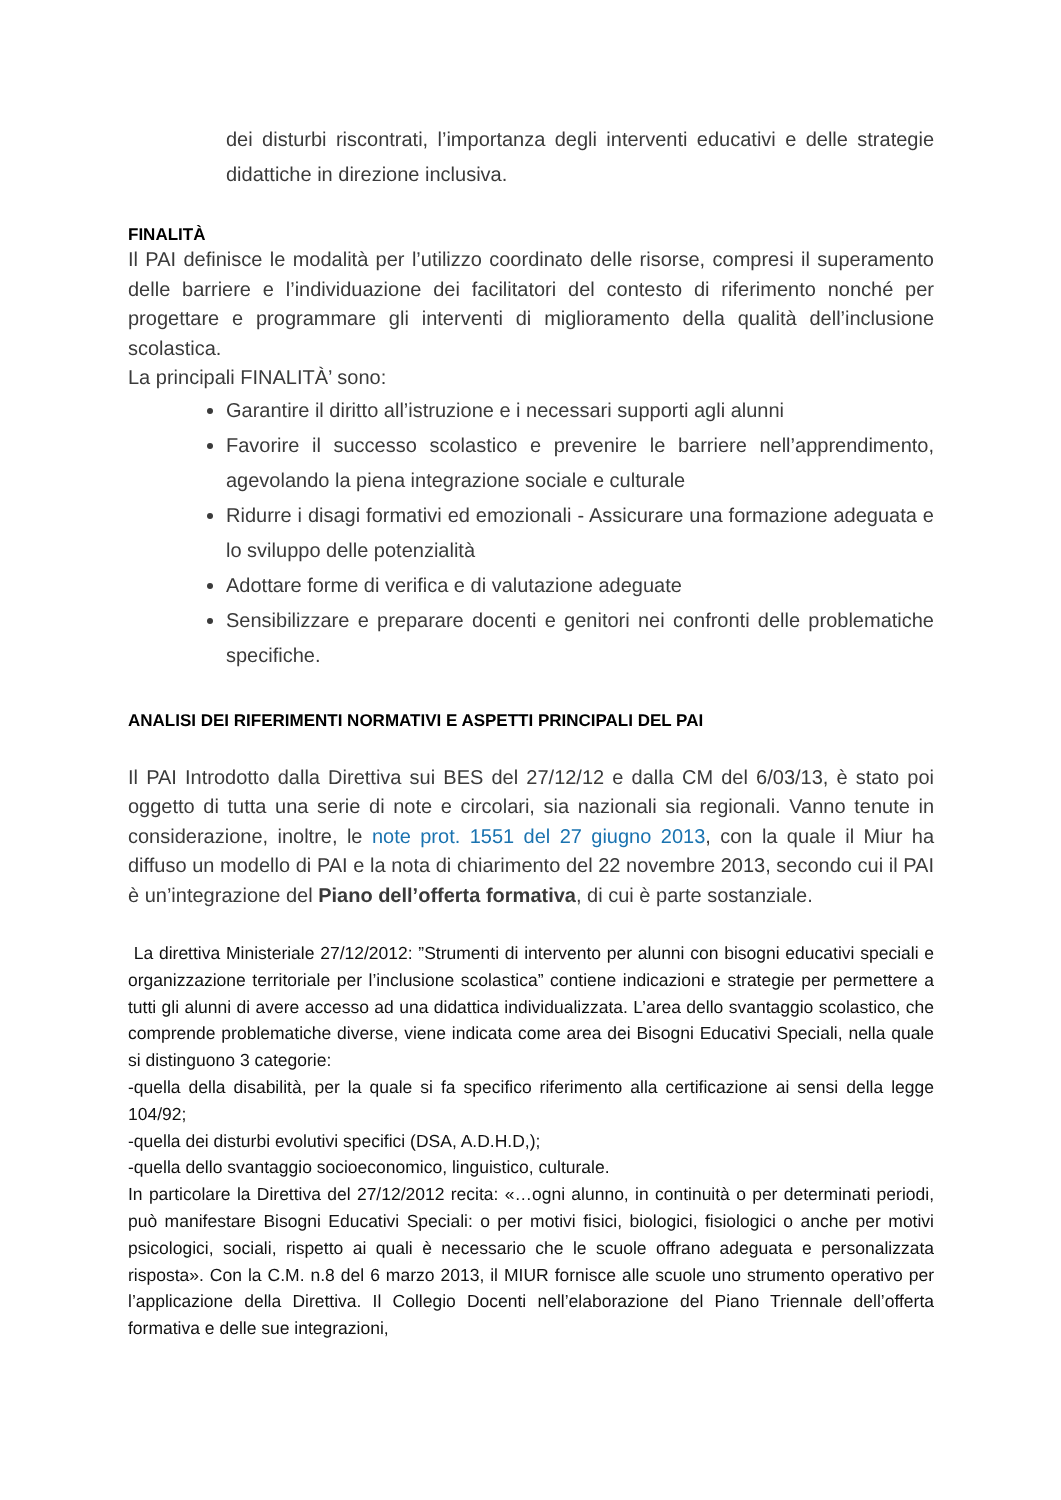dei disturbi riscontrati, l’importanza degli interventi educativi e delle strategie didattiche in direzione inclusiva.
FINALITÀ
Il PAI definisce le modalità per l’utilizzo coordinato delle risorse, compresi il superamento delle barriere e l’individuazione dei facilitatori del contesto di riferimento nonché per progettare e programmare gli interventi di miglioramento della qualità dell’inclusione scolastica.
La principali FINALITÀ’ sono:
Garantire il diritto all’istruzione e i necessari supporti agli alunni
Favorire il successo scolastico e prevenire le barriere nell’apprendimento, agevolando la piena integrazione sociale e culturale
Ridurre i disagi formativi ed emozionali - Assicurare una formazione adeguata e lo sviluppo delle potenzialità
Adottare forme di verifica e di valutazione adeguate
Sensibilizzare e preparare docenti e genitori nei confronti delle problematiche specifiche.
ANALISI DEI RIFERIMENTI NORMATIVI E ASPETTI PRINCIPALI DEL PAI
Il PAI Introdotto dalla Direttiva sui BES del 27/12/12 e dalla CM del 6/03/13, è stato poi oggetto di tutta una serie di note e circolari, sia nazionali sia regionali. Vanno tenute in considerazione, inoltre, le note prot. 1551 del 27 giugno 2013, con la quale il Miur ha diffuso un modello di PAI e la nota di chiarimento del 22 novembre 2013, secondo cui il PAI è un’integrazione del Piano dell’offerta formativa, di cui è parte sostanziale.
La direttiva Ministeriale 27/12/2012: ”Strumenti di intervento per alunni con bisogni educativi speciali e organizzazione territoriale per l’inclusione scolastica” contiene indicazioni e strategie per permettere a tutti gli alunni di avere accesso ad una didattica individualizzata. L’area dello svantaggio scolastico, che comprende problematiche diverse, viene indicata come area dei Bisogni Educativi Speciali, nella quale si distinguono 3 categorie:
-quella della disabilità, per la quale si fa specifico riferimento alla certificazione ai sensi della legge 104/92;
-quella dei disturbi evolutivi specifici (DSA, A.D.H.D,);
-quella dello svantaggio socioeconomico, linguistico, culturale.
In particolare la Direttiva del 27/12/2012 recita: «…ogni alunno, in continuità o per determinati periodi, può manifestare Bisogni Educativi Speciali: o per motivi fisici, biologici, fisiologici o anche per motivi psicologici, sociali, rispetto ai quali è necessario che le scuole offrano adeguata e personalizzata risposta». Con la C.M. n.8 del 6 marzo 2013, il MIUR fornisce alle scuole uno strumento operativo per l’applicazione della Direttiva. Il Collegio Docenti nell’elaborazione del Piano Triennale dell’offerta formativa e delle sue integrazioni,